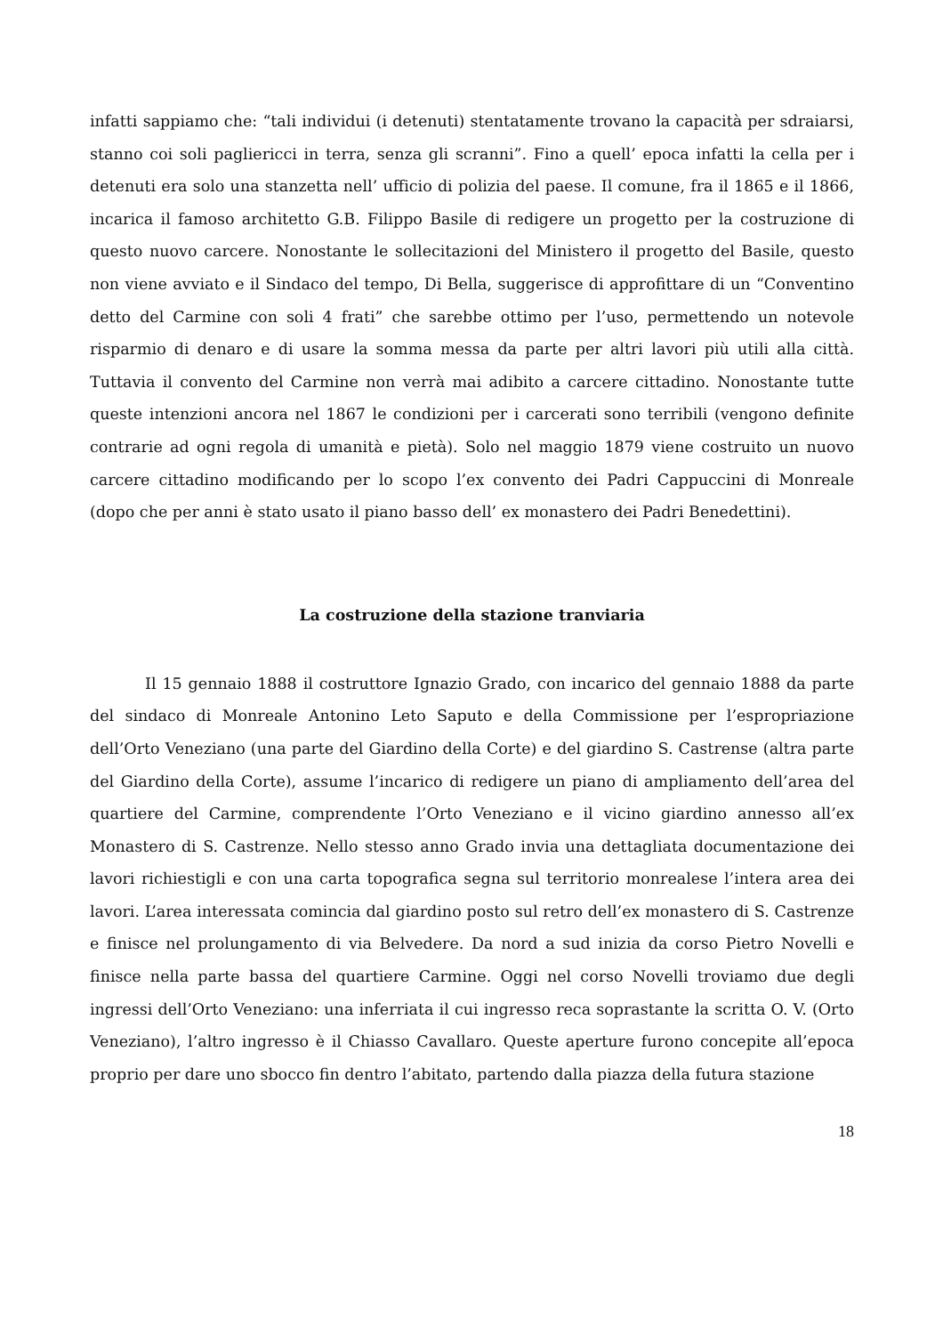infatti sappiamo che: “tali individui (i detenuti) stentatamente trovano la capacità per sdraiarsi, stanno coi soli pagliericci in terra, senza gli scranni”. Fino a quell’ epoca infatti la cella per i detenuti era solo una stanzetta nell’ ufficio di polizia del paese. Il comune, fra il 1865 e il 1866, incarica il famoso architetto G.B. Filippo Basile di redigere un progetto per la costruzione di questo nuovo carcere. Nonostante le sollecitazioni del Ministero il progetto del Basile, questo non viene avviato e il Sindaco del tempo, Di Bella, suggerisce di approfittare di un “Conventino detto del Carmine con soli 4 frati” che sarebbe ottimo per l’uso, permettendo un notevole risparmio di denaro e di usare la somma messa da parte per altri lavori più utili alla città. Tuttavia il convento del Carmine non verrà mai adibito a carcere cittadino. Nonostante tutte queste intenzioni ancora nel 1867 le condizioni per i carcerati sono terribili (vengono definite contrarie ad ogni regola di umanità e pietà). Solo nel maggio 1879 viene costruito un nuovo carcere cittadino modificando per lo scopo l’ex convento dei Padri Cappuccini di Monreale (dopo che per anni è stato usato il piano basso dell’ ex monastero dei Padri Benedettini).
La costruzione della stazione tranviaria
Il 15 gennaio 1888 il costruttore Ignazio Grado, con incarico del gennaio 1888 da parte del sindaco di Monreale Antonino Leto Saputo e della Commissione per l’espropriazione dell’Orto Veneziano (una parte del Giardino della Corte) e del giardino S. Castrense (altra parte del Giardino della Corte), assume l’incarico di redigere un piano di ampliamento dell’area del quartiere del Carmine, comprendente l’Orto Veneziano e il vicino giardino annesso all’ex Monastero di S. Castrenze. Nello stesso anno Grado invia una dettagliata documentazione dei lavori richiestigli e con una carta topografica segna sul territorio monrealese l’intera area dei lavori. L’area interessata comincia dal giardino posto sul retro dell’ex monastero di S. Castrenze e finisce nel prolungamento di via Belvedere. Da nord a sud inizia da corso Pietro Novelli e finisce nella parte bassa del quartiere Carmine. Oggi nel corso Novelli troviamo due degli ingressi dell’Orto Veneziano: una inferriata il cui ingresso reca soprastante la scritta O. V. (Orto Veneziano), l’altro ingresso è il Chiasso Cavallaro. Queste aperture furono concepite all’epoca proprio per dare uno sbocco fin dentro l’abitato, partendo dalla piazza della futura stazione
18